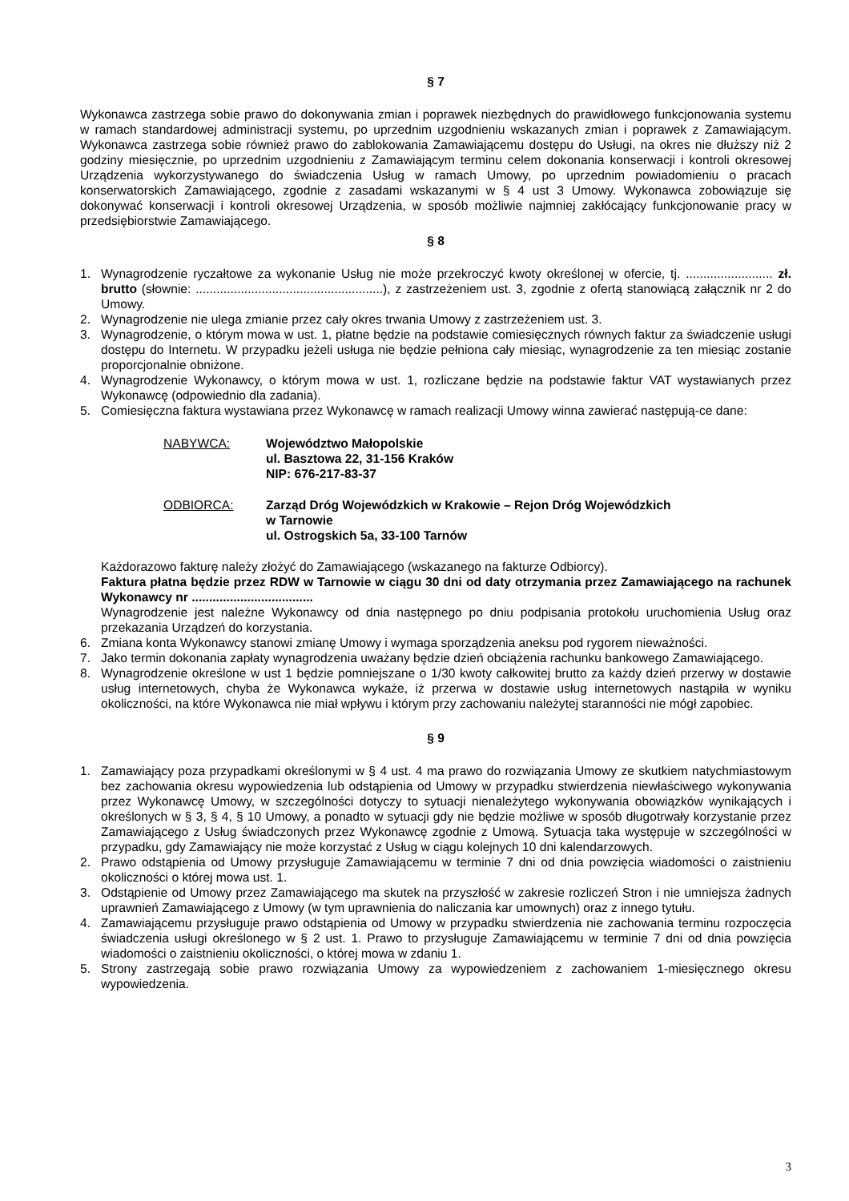§ 7
Wykonawca zastrzega sobie prawo do dokonywania zmian i poprawek niezbędnych do prawidłowego funkcjonowania systemu w ramach standardowej administracji systemu, po uprzednim uzgodnieniu wskazanych zmian i poprawek z Zamawiającym. Wykonawca zastrzega sobie również prawo do zablokowania Zamawiającemu dostępu do Usługi, na okres nie dłuższy niż 2 godziny miesięcznie, po uprzednim uzgodnieniu z Zamawiającym terminu celem dokonania konserwacji i kontroli okresowej Urządzenia wykorzystywanego do świadczenia Usług w ramach Umowy, po uprzednim powiadomieniu o pracach konserwatorskich Zamawiającego, zgodnie z zasadami wskazanymi w § 4 ust 3 Umowy. Wykonawca zobowiązuje się dokonywać konserwacji i kontroli okresowej Urządzenia, w sposób możliwie najmniej zakłócający funkcjonowanie pracy w przedsiębiorstwie Zamawiającego.
§ 8
1. Wynagrodzenie ryczałtowe za wykonanie Usług nie może przekroczyć kwoty określonej w ofercie, tj. ......................... zł. brutto (słownie: ......................................................), z zastrzeżeniem ust. 3, zgodnie z ofertą stanowiącą załącznik nr 2 do Umowy.
2. Wynagrodzenie nie ulega zmianie przez cały okres trwania Umowy z zastrzeżeniem ust. 3.
3. Wynagrodzenie, o którym mowa w ust. 1, płatne będzie na podstawie comiesięcznych równych faktur za świadczenie usługi dostępu do Internetu. W przypadku jeżeli usługa nie będzie pełniona cały miesiąc, wynagrodzenie za ten miesiąc zostanie proporcjonalnie obniżone.
4. Wynagrodzenie Wykonawcy, o którym mowa w ust. 1, rozliczane będzie na podstawie faktur VAT wystawianych przez Wykonawcę (odpowiednio dla zadania).
5. Comiesięczna faktura wystawiana przez Wykonawcę w ramach realizacji Umowy winna zawierać następują-ce dane:
NABYWCA: Województwo Małopolskie
ul. Basztowa 22, 31-156 Kraków
NIP: 676-217-83-37
ODBIORCA: Zarząd Dróg Wojewódzkich w Krakowie – Rejon Dróg Wojewódzkich
w Tarnowie
ul. Ostrogskich 5a, 33-100 Tarnów
Każdorazowo fakturę należy złożyć do Zamawiającego (wskazanego na fakturze Odbiorcy).
Faktura płatna będzie przez RDW w Tarnowie w ciągu 30 dni od daty otrzymania przez Zamawiającego na rachunek Wykonawcy nr ...................................
Wynagrodzenie jest należne Wykonawcy od dnia następnego po dniu podpisania protokołu uruchomienia Usług oraz przekazania Urządzeń do korzystania.
6. Zmiana konta Wykonawcy stanowi zmianę Umowy i wymaga sporządzenia aneksu pod rygorem nieważności.
7. Jako termin dokonania zapłaty wynagrodzenia uważany będzie dzień obciążenia rachunku bankowego Zamawiającego.
8. Wynagrodzenie określone w ust 1 będzie pomniejszane o 1/30 kwoty całkowitej brutto za każdy dzień przerwy w dostawie usług internetowych, chyba że Wykonawca wykaże, iż przerwa w dostawie usług internetowych nastąpiła w wyniku okoliczności, na które Wykonawca nie miał wpływu i którym przy zachowaniu należytej staranności nie mógł zapobiec.
§ 9
1. Zamawiający poza przypadkami określonymi w § 4 ust. 4 ma prawo do rozwiązania Umowy ze skutkiem natychmiastowym bez zachowania okresu wypowiedzenia lub odstąpienia od Umowy w przypadku stwierdzenia niewłaściwego wykonywania przez Wykonawcę Umowy, w szczególności dotyczy to sytuacji nienależytego wykonywania obowiązków wynikających i określonych w § 3, § 4, § 10 Umowy, a ponadto w sytuacji gdy nie będzie możliwe w sposób długotrwały korzystanie przez Zamawiającego z Usług świadczonych przez Wykonawcę zgodnie z Umową. Sytuacja taka występuje w szczególności w przypadku, gdy Zamawiający nie może korzystać z Usług w ciągu kolejnych 10 dni kalendarzowych.
2. Prawo odstąpienia od Umowy przysługuje Zamawiającemu w terminie 7 dni od dnia powzięcia wiadomości o zaistnieniu okoliczności o której mowa ust. 1.
3. Odstąpienie od Umowy przez Zamawiającego ma skutek na przyszłość w zakresie rozliczeń Stron i nie umniejsza żadnych uprawnień Zamawiającego z Umowy (w tym uprawnienia do naliczania kar umownych) oraz z innego tytułu.
4. Zamawiającemu przysługuje prawo odstąpienia od Umowy w przypadku stwierdzenia nie zachowania terminu rozpoczęcia świadczenia usługi określonego w § 2 ust. 1. Prawo to przysługuje Zamawiającemu w terminie 7 dni od dnia powzięcia wiadomości o zaistnieniu okoliczności, o której mowa w zdaniu 1.
5. Strony zastrzegają sobie prawo rozwiązania Umowy za wypowiedzeniem z zachowaniem 1-miesięcznego okresu wypowiedzenia.
3